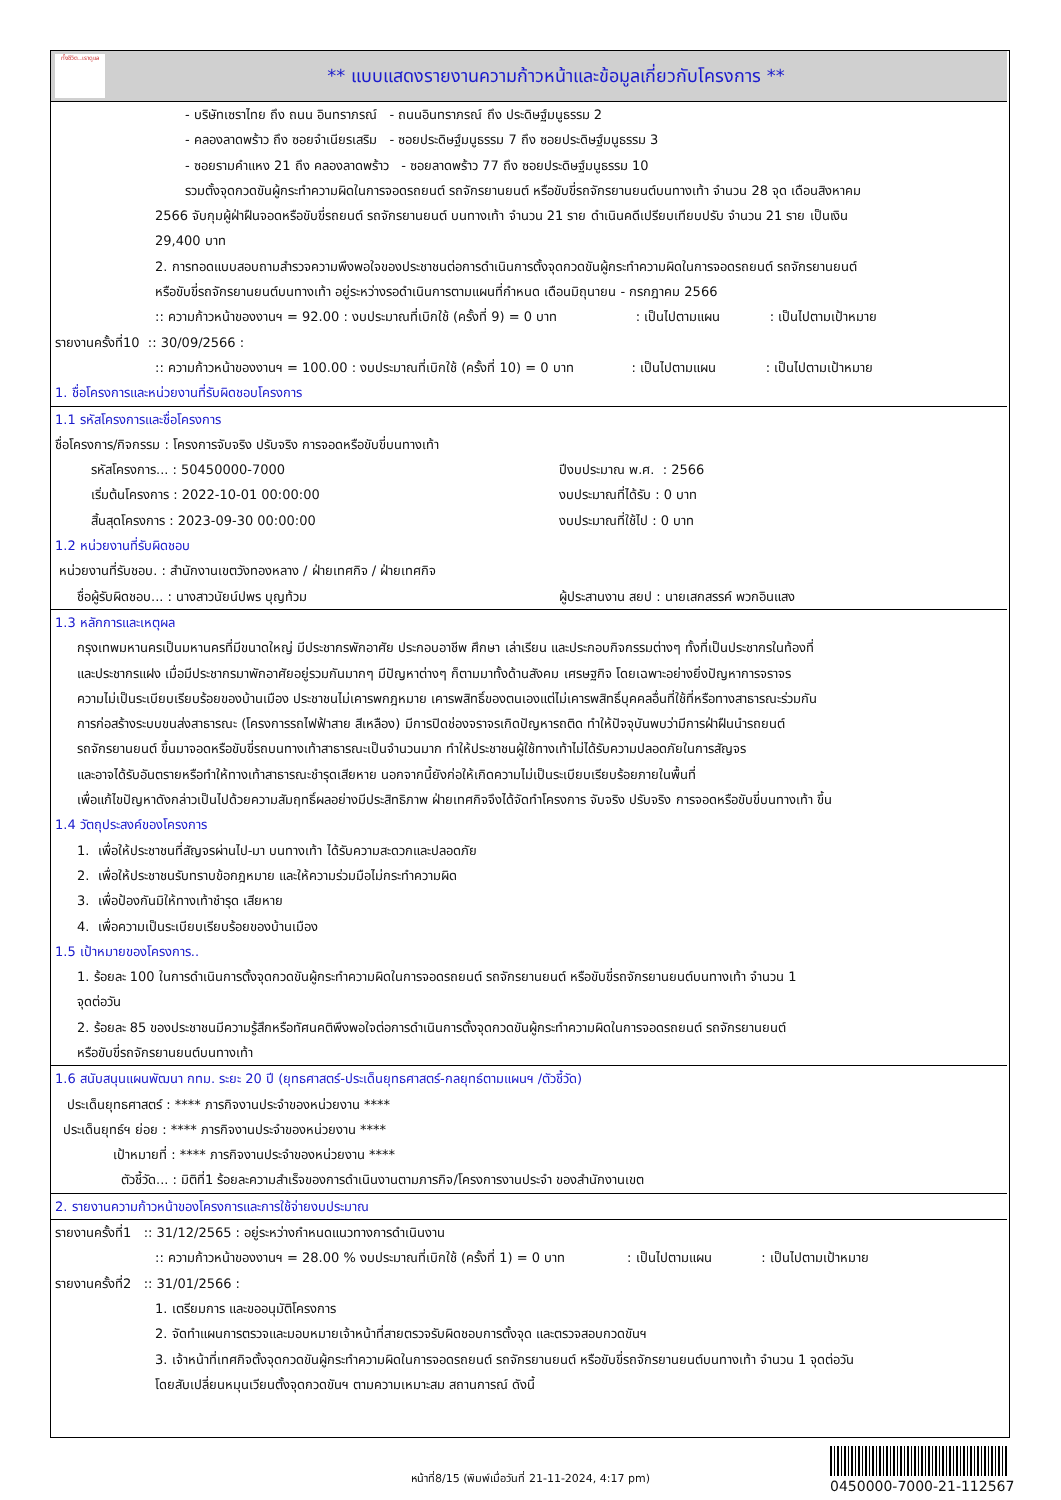ทั้งชีวิต..เราดูแล
** แบบแสดงรายงานความก้าวหน้าและข้อมูลเกี่ยวกับโครงการ **
- บริษัทเซราไทย ถึง ถนน อินทราภรณ์ - ถนนอินทราภรณ์ ถึง ประดิษฐ์มนูธรรม 2
- คลองลาดพร้าว ถึง ซอยจำเนียรเสริม - ซอยประดิษฐ์มนูธรรม 7 ถึง ซอยประดิษฐ์มนูธรรม 3
- ซอยรามคำแหง 21 ถึง คลองลาดพร้าว - ซอยลาดพร้าว 77 ถึง ซอยประดิษฐ์มนูธรรม 10
รวมตั้งจุดกวดขันผู้กระทำความผิดในการจอดรถยนต์ รถจักรยานยนต์ หรือขับขี่รถจักรยานยนต์บนทางเท้า จำนวน 28 จุด เดือนสิงหาคม
2566 จับกุมผู้ฝ่าฝืนจอดหรือขับขี่รถยนต์ รถจักรยานยนต์ บนทางเท้า จำนวน 21 ราย ดำเนินคดีเปรียบเทียบปรับ จำนวน 21 ราย เป็นเงิน
29,400 บาท
2. การทอดแบบสอบถามสำรวจความพึงพอใจของประชาชนต่อการดำเนินการตั้งจุดกวดขันผู้กระทำความผิดในการจอดรถยนต์ รถจักรยานยนต์
หรือขับขี่รถจักรยานยนต์บนทางเท้า อยู่ระหว่างรอดำเนินการตามแผนที่กำหนด เดือนมิถุนายน - กรกฎาคม 2566
:: ความก้าวหน้าของงานฯ = 92.00 : งบประมาณที่เบิกใช้ (ครั้งที่ 9) = 0 บาท : เป็นไปตามแผน : เป็นไปตามเป้าหมาย
รายงานครั้งที่10 :: 30/09/2566 :
:: ความก้าวหน้าของงานฯ = 100.00 : งบประมาณที่เบิกใช้ (ครั้งที่ 10) = 0 บาท : เป็นไปตามแผน : เป็นไปตามเป้าหมาย
1. ชื่อโครงการและหน่วยงานที่รับผิดชอบโครงการ
1.1 รหัสโครงการและชื่อโครงการ
ชื่อโครงการ/กิจกรรม : โครงการจับจริง ปรับจริง การจอดหรือขับขี่บนทางเท้า
รหัสโครงการ... : 50450000-7000 ปีงบประมาณ พ.ศ. : 2566
เริ่มต้นโครงการ : 2022-10-01 00:00:00 งบประมาณที่ได้รับ : 0 บาท
สิ้นสุดโครงการ : 2023-09-30 00:00:00 งบประมาณที่ใช้ไป : 0 บาท
1.2 หน่วยงานที่รับผิดชอบ
หน่วยงานที่รับชอบ. : สำนักงานเขตวังทองหลาง / ฝ่ายเทศกิจ / ฝ่ายเทศกิจ
ชื่อผู้รับผิดชอบ... : นางสาวนัยน์ปพร บุญท้วม ผู้ประสานงาน สยป : นายเสกสรรค์ พวกอินแสง
1.3 หลักการและเหตุผล
กรุงเทพมหานครเป็นมหานครที่มีขนาดใหญ่ มีประชากรพักอาศัย ประกอบอาชีพ ศึกษา เล่าเรียน และประกอบกิจกรรมต่างๆ ทั้งที่เป็นประชากรในท้องที่
และประชากรแฝง เมื่อมีประชากรมาพักอาศัยอยู่รวมกันมากๆ มีปัญหาต่างๆ ก็ตามมาทั้งด้านสังคม เศรษฐกิจ โดยเฉพาะอย่างยิ่งปัญหาการจราจร
ความไม่เป็นระเบียบเรียบร้อยของบ้านเมือง ประชาชนไม่เคารพกฎหมาย เคารพสิทธิ์ของตนเองแต่ไม่เคารพสิทธิ์บุคคลอื่นที่ใช้ที่หรือทางสาธารณะร่วมกัน
การก่อสร้างระบบขนส่งสาธารณะ (โครงการรถไฟฟ้าสาย สีเหลือง) มีการปิดช่องจราจรเกิดปัญหารถติด ทำให้ปัจจุบันพบว่ามีการฝ่าฝืนนำรถยนต์
รถจักรยานยนต์ ขึ้นมาจอดหรือขับขี่รถบนทางเท้าสาธารณะเป็นจำนวนมาก ทำให้ประชาชนผู้ใช้ทางเท้าไม่ได้รับความปลอดภัยในการสัญจร
และอาจได้รับอันตรายหรือทำให้ทางเท้าสาธารณะชำรุดเสียหาย นอกจากนี้ยังก่อให้เกิดความไม่เป็นระเบียบเรียบร้อยภายในพื้นที่
เพื่อแก้ไขปัญหาดังกล่าวเป็นไปด้วยความสัมฤทธิ์ผลอย่างมีประสิทธิภาพ ฝ่ายเทศกิจจึงได้จัดทำโครงการ จับจริง ปรับจริง การจอดหรือขับขี่บนทางเท้า ขึ้น
1.4 วัตถุประสงค์ของโครงการ
1. เพื่อให้ประชาชนที่สัญจรผ่านไป-มา บนทางเท้า ได้รับความสะดวกและปลอดภัย
2. เพื่อให้ประชาชนรับทราบข้อกฎหมาย และให้ความร่วมมือไม่กระทำความผิด
3. เพื่อป้องกันมิให้ทางเท้าชำรุด เสียหาย
4. เพื่อความเป็นระเบียบเรียบร้อยของบ้านเมือง
1.5 เป้าหมายของโครงการ..
1. ร้อยละ 100 ในการดำเนินการตั้งจุดกวดขันผู้กระทำความผิดในการจอดรถยนต์ รถจักรยานยนต์ หรือขับขี่รถจักรยานยนต์บนทางเท้า จำนวน 1
จุดต่อวัน
2. ร้อยละ 85 ของประชาชนมีความรู้สึกหรือทัศนคติพึงพอใจต่อการดำเนินการตั้งจุดกวดขันผู้กระทำความผิดในการจอดรถยนต์ รถจักรยานยนต์
หรือขับขี่รถจักรยานยนต์บนทางเท้า
1.6 สนับสนุนแผนพัฒนา กทม. ระยะ 20 ปี (ยุทธศาสตร์-ประเด็นยุทธศาสตร์-กลยุทธ์ตามแผนฯ /ตัวชี้วัด)
ประเด็นยุทธศาสตร์ : **** ภารกิจงานประจำของหน่วยงาน ****
ประเด็นยุทธ์ฯ ย่อย : **** ภารกิจงานประจำของหน่วยงาน ****
เป้าหมายที่ : **** ภารกิจงานประจำของหน่วยงาน ****
ตัวชี้วัด... : มิติที่1 ร้อยละความสำเร็จของการดำเนินงานตามภารกิจ/โครงการงานประจำ ของสำนักงานเขต
2. รายงานความก้าวหน้าของโครงการและการใช้จ่ายงบประมาณ
รายงานครั้งที่1 :: 31/12/2565 : อยู่ระหว่างกำหนดแนวทางการดำเนินงาน
:: ความก้าวหน้าของงานฯ = 28.00 % งบประมาณที่เบิกใช้ (ครั้งที่ 1) = 0 บาท : เป็นไปตามแผน : เป็นไปตามเป้าหมาย
รายงานครั้งที่2 :: 31/01/2566 :
1. เตรียมการ และขออนุมัติโครงการ
2. จัดทำแผนการตรวจและมอบหมายเจ้าหน้าที่สายตรวจรับผิดชอบการตั้งจุด และตรวจสอบกวดขันฯ
3. เจ้าหน้าที่เทศกิจตั้งจุดกวดขันผู้กระทำความผิดในการจอดรถยนต์ รถจักรยานยนต์ หรือขับขี่รถจักรยานยนต์บนทางเท้า จำนวน 1 จุดต่อวัน
โดยสับเปลี่ยนหมุนเวียนตั้งจุดกวดขันฯ ตามความเหมาะสม สถานการณ์ ดังนี้
หน้าที่8/15 (พิมพ์เมื่อวันที่ 21-11-2024, 4:17 pm)
0450000-7000-21-112567